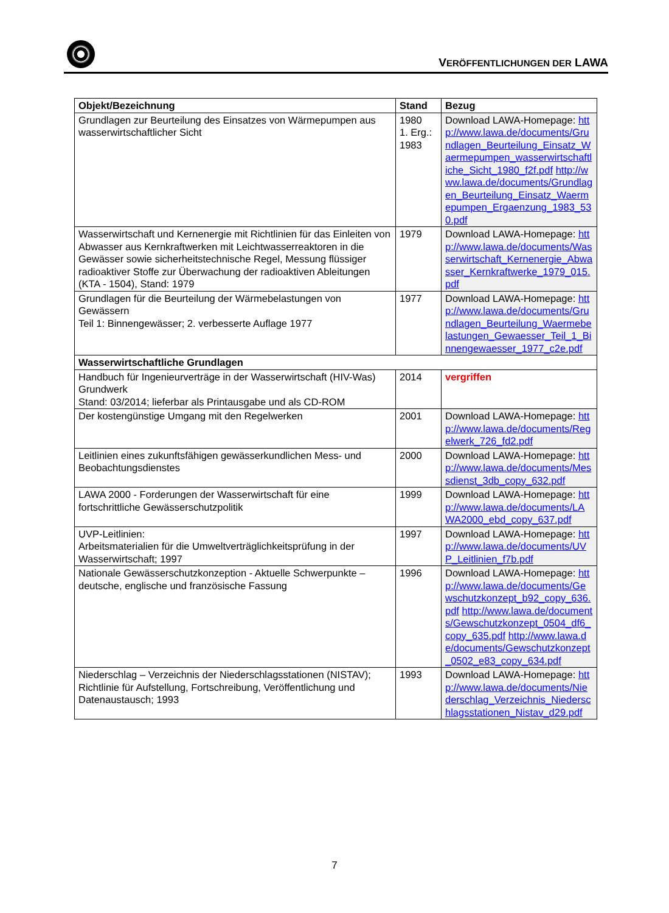VERÖFFENTLICHUNGEN DER LAWA
| Objekt/Bezeichnung | Stand | Bezug |
| --- | --- | --- |
| Grundlagen zur Beurteilung des Einsatzes von Wärmepumpen aus wasserwirtschaftlicher Sicht | 1980 1. Erg.: 1983 | Download LAWA-Homepage: http://www.lawa.de/documents/Grundlagen_Beurteilung_Einsatz_Waermepumpen_wasserwirtschaftliche_Sicht_1980_f2f.pdf http://www.lawa.de/documents/Grundlagen_Beurteilung_Einsatz_Waermepumpen_Ergaenzung_1983_530.pdf |
| Wasserwirtschaft und Kernenergie mit Richtlinien für das Einleiten von Abwasser aus Kernkraftwerken mit Leichtwasserreaktoren in die Gewässer sowie sicherheitstechnische Regel, Messung flüssiger radioaktiver Stoffe zur Überwachung der radioaktiven Ableitungen (KTA - 1504), Stand: 1979 | 1979 | Download LAWA-Homepage: http://www.lawa.de/documents/Wasserwirtschaft_Kernenergie_Abwasser_Kernkraftwerke_1979_015.pdf |
| Grundlagen für die Beurteilung der Wärmebelastungen von Gewässern Teil 1: Binnengewässer; 2. verbesserte Auflage 1977 | 1977 | Download LAWA-Homepage: http://www.lawa.de/documents/Grundlagen_Beurteilung_Waermebelastungen_Gewaesser_Teil_1_Binnengewaesser_1977_c2e.pdf |
| Wasserwirtschaftliche Grundlagen | | |
| Handbuch für Ingenieurverträge in der Wasserwirtschaft (HIV-Was) Grundwerk Stand: 03/2014; lieferbar als Printausgabe und als CD-ROM | 2014 | vergriffen |
| Der kostengünstige Umgang mit den Regelwerken | 2001 | Download LAWA-Homepage: http://www.lawa.de/documents/Regelwerk_726_fd2.pdf |
| Leitlinien eines zukunftsfähigen gewässerkundlichen Mess- und Beobachtungsdienstes | 2000 | Download LAWA-Homepage: http://www.lawa.de/documents/Messdienst_3db_copy_632.pdf |
| LAWA 2000 - Forderungen der Wasserwirtschaft für eine fortschrittliche Gewässerschutzpolitik | 1999 | Download LAWA-Homepage: http://www.lawa.de/documents/LAWA2000_ebd_copy_637.pdf |
| UVP-Leitlinien: Arbeitsmaterialien für die Umweltverträglichkeitsprüfung in der Wasserwirtschaft; 1997 | 1997 | Download LAWA-Homepage: http://www.lawa.de/documents/UVP_Leitlinien_f7b.pdf |
| Nationale Gewässerschutzkonzeption - Aktuelle Schwerpunkte – deutsche, englische und französische Fassung | 1996 | Download LAWA-Homepage: http://www.lawa.de/documents/Gewschutzkonzept_b92_copy_636.pdf http://www.lawa.de/documents/Gewschutzkonzept_0504_df6_copy_635.pdf http://www.lawa.de/documents/Gewschutzkonzept_0502_e83_copy_634.pdf |
| Niederschlag – Verzeichnis der Niederschlagsstationen (NISTAV); Richtlinie für Aufstellung, Fortschreibung, Veröffentlichung und Datenaustausch; 1993 | 1993 | Download LAWA-Homepage: http://www.lawa.de/documents/Niederschlag_Verzeichnis_Niederschlagsstationen_Nistav_d29.pdf |
7